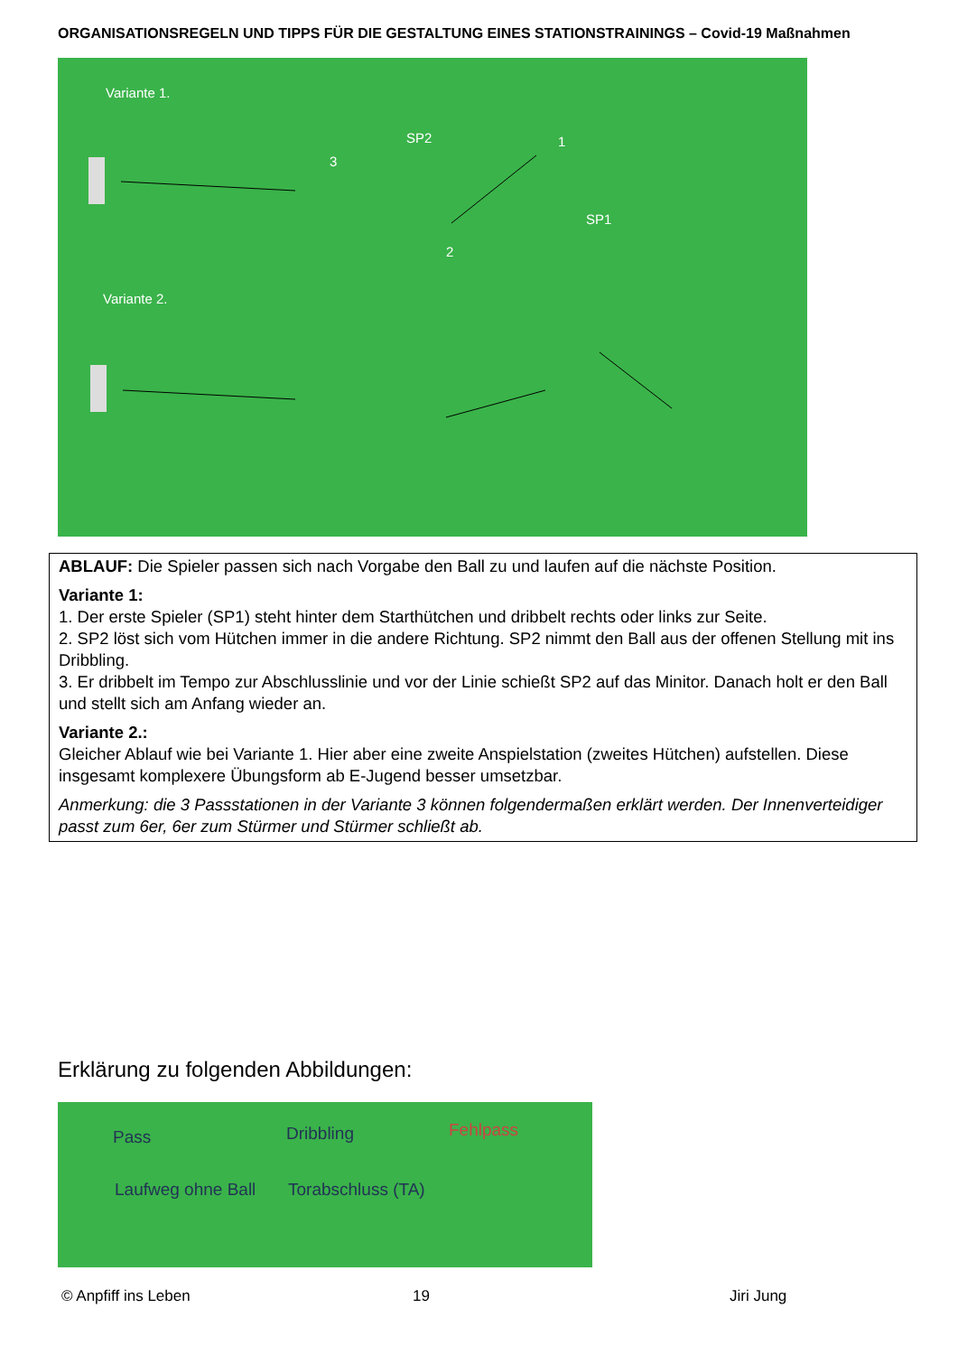ORGANISATIONSREGELN UND TIPPS FÜR DIE GESTALTUNG EINES STATIONSTRAININGS – Covid-19 Maßnahmen
Variante 1.
SP2 1
3
SP1
2
Variante 2.
ABLAUF: Die Spieler passen sich nach Vorgabe den Ball zu und laufen auf die nächste Position.
Variante 1:
1. Der erste Spieler (SP1) steht hinter dem Starthütchen und dribbelt rechts oder links zur Seite.
2. SP2 löst sich vom Hütchen immer in die andere Richtung. SP2 nimmt den Ball aus der offenen Stellung mit ins Dribbling.
3. Er dribbelt im Tempo zur Abschlusslinie und vor der Linie schießt SP2 auf das Minitor. Danach holt er den Ball und stellt sich am Anfang wieder an.
Variante 2.:
Gleicher Ablauf wie bei Variante 1. Hier aber eine zweite Anspielstation (zweites Hütchen) aufstellen. Diese insgesamt komplexere Übungsform ab E-Jugend besser umsetzbar.
Anmerkung: die 3 Passstationen in der Variante 3 können folgendermaßen erklärt werden. Der Innenverteidiger passt zum 6er, 6er zum Stürmer und Stürmer schließt ab.
Erklärung zu folgenden Abbildungen:
Pass Dribbling Fehlpass
Laufweg ohne Ball Torabschluss (TA)
© Anpfiff ins Leben 19 Jiri Jung